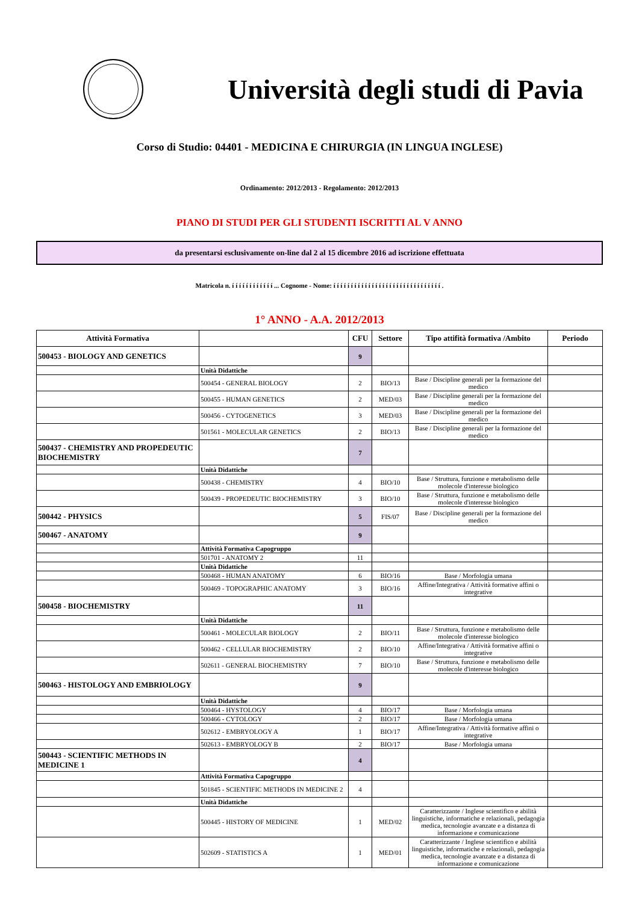Università degli studi di Pavia
Corso di Studio: 04401 - MEDICINA E CHIRURGIA (IN LINGUA INGLESE)
Ordinamento: 2012/2013 - Regolamento: 2012/2013
PIANO DI STUDI PER GLI STUDENTI ISCRITTI AL V ANNO
da presentarsi esclusivamente on-line dal 2 al 15 dicembre 2016 ad iscrizione effettuata
Matricola n. í í í í í í í í í í í í ... Cognome - Nome: í í í í í í í í í í í í í í í í í í í í í í í í í í í í í í í .
1° ANNO - A.A. 2012/2013
| Attività Formativa | | CFU | Settore | Tipo attifità formativa /Ambito | Periodo |
| --- | --- | --- | --- | --- | --- |
| 500453 - BIOLOGY AND GENETICS | | 9 | | | |
| | Unità Didattiche | | | | |
| | 500454 - GENERAL BIOLOGY | 2 | BIO/13 | Base / Discipline generali per la formazione del medico | |
| | 500455 - HUMAN GENETICS | 2 | MED/03 | Base / Discipline generali per la formazione del medico | |
| | 500456 - CYTOGENETICS | 3 | MED/03 | Base / Discipline generali per la formazione del medico | |
| | 501561 - MOLECULAR GENETICS | 2 | BIO/13 | Base / Discipline generali per la formazione del medico | |
| 500437 - CHEMISTRY AND PROPEDEUTIC BIOCHEMISTRY | | 7 | | | |
| | Unità Didattiche | | | | |
| | 500438 - CHEMISTRY | 4 | BIO/10 | Base / Struttura, funzione e metabolismo delle molecole d'interesse biologico | |
| | 500439 - PROPEDEUTIC BIOCHEMISTRY | 3 | BIO/10 | Base / Struttura, funzione e metabolismo delle molecole d'interesse biologico | |
| 500442 - PHYSICS | | 5 | FIS/07 | Base / Discipline generali per la formazione del medico | |
| 500467 - ANATOMY | | 9 | | | |
| | Attività Formativa Capogruppo | | | | |
| | 501701 - ANATOMY 2 | 11 | | | |
| | Unità Didattiche | | | | |
| | 500468 - HUMAN ANATOMY | 6 | BIO/16 | Base / Morfologia umana | |
| | 500469 - TOPOGRAPHIC ANATOMY | 3 | BIO/16 | Affine/Integrativa / Attività formative affini o integrative | |
| 500458 - BIOCHEMISTRY | | 11 | | | |
| | Unità Didattiche | | | | |
| | 500461 - MOLECULAR BIOLOGY | 2 | BIO/11 | Base / Struttura, funzione e metabolismo delle molecole d'interesse biologico | |
| | 500462 - CELLULAR BIOCHEMISTRY | 2 | BIO/10 | Affine/Integrativa / Attività formative affini o integrative | |
| | 502611 - GENERAL BIOCHEMISTRY | 7 | BIO/10 | Base / Struttura, funzione e metabolismo delle molecole d'interesse biologico | |
| 500463 - HISTOLOGY AND EMBRIOLOGY | | 9 | | | |
| | Unità Didattiche | | | | |
| | 500464 - HYSTOLOGY | 4 | BIO/17 | Base / Morfologia umana | |
| | 500466 - CYTOLOGY | 2 | BIO/17 | Base / Morfologia umana | |
| | 502612 - EMBRYOLOGY A | 1 | BIO/17 | Affine/Integrativa / Attività formative affini o integrative | |
| | 502613 - EMBRYOLOGY B | 2 | BIO/17 | Base / Morfologia umana | |
| 500443 - SCIENTIFIC METHODS IN MEDICINE 1 | | 4 | | | |
| | Attività Formativa Capogruppo | | | | |
| | 501845 - SCIENTIFIC METHODS IN MEDICINE 2 | 4 | | | |
| | Unità Didattiche | | | | |
| | 500445 - HISTORY OF MEDICINE | 1 | MED/02 | Caratterizzante / Inglese scientifico e abilità linguistiche, informatiche e relazionali, pedagogia medica, tecnologie avanzate e a distanza di informazione e comunicazione | |
| | 502609 - STATISTICS A | 1 | MED/01 | Caratterizzante / Inglese scientifico e abilità linguistiche, informatiche e relazionali, pedagogia medica, tecnologie avanzate e a distanza di informazione e comunicazione | |